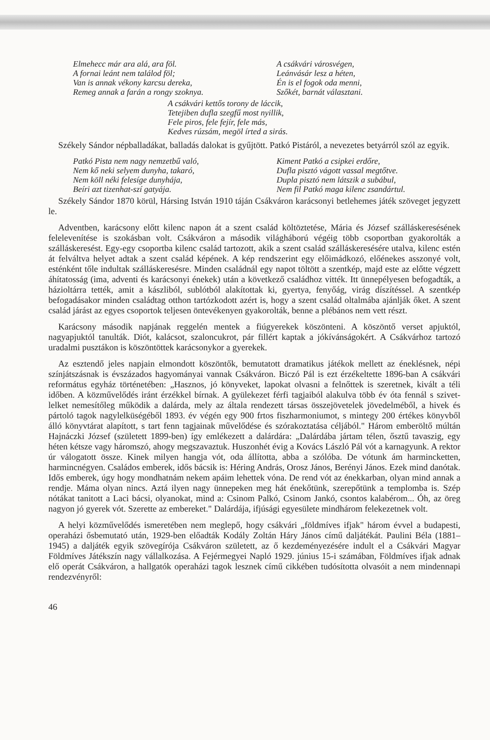Elmehecc már ara alá, ara föl.
A fornai leánt nem találod föl;
Van is annak vékony karcsu dereka,
Remeg annak a farán a rongy szoknya.
A csákvári városvégen,
Leánvásár lesz a héten,
Én is el fogok oda menni,
Szőkét, barnát választani.
A csákvári kettős torony de láccik,
Tetejiben dufla szegfű most nyillik,
Fele piros, fele fejír, fele más,
Kedves rúzsám, megöl írted a sirás.
Székely Sándor népballadákat, balladás dalokat is gyűjtött. Patkó Pistáról, a nevezetes betyárról szól az egyik.
Patkó Pista nem nagy nemzetbű való,
Nem kő neki selyem dunyha, takaró,
Nem köll néki felesíge dunyhája,
Beíri azt tizenhat-szí gatyája.
Kiment Patkó a csipkei erdőre,
Dufla pisztó vágott vassal megtőtve.
Dupla pisztó nem látszik a subábul,
Nem fil Patkó maga kilenc zsandártul.
Székely Sándor 1870 körül, Hársing István 1910 táján Csákváron karácsonyi betlehemes játék szöveget jegyzett le.
Adventben, karácsony előtt kilenc napon át a szent család költöztetése, Mária és József szálláskeresésének felelevenítése is szokásban volt. Csákváron a második világháború végéig több csoportban gyakorolták a szálláskeresést. Egy-egy csoportba kilenc család tartozott, akik a szent család szálláskeresésére utalva, kilenc estén át felváltva helyet adtak a szent család képének. A kép rendszerint egy előimádkozó, előénekes asszonyé volt, esténként tőle indultak szálláskeresésre. Minden családnál egy napot töltött a szentkép, majd este az előtte végzett áhítatosság (ima, adventi és karácsonyi énekek) után a következő családhoz vitték. Itt ünnepélyesen befogadták, a házioltárra tették, amit a kászliból, sublótból alakítottak ki, gyertya, fenyőág, virág díszítéssel. A szentkép befogadásakor minden családtag otthon tartózkodott azért is, hogy a szent család oltalmába ajánlják őket. A szent család járást az egyes csoportok teljesen öntevékenyen gyakorolták, benne a plébános nem vett részt.
Karácsony második napjának reggelén mentek a fiúgyerekek köszönteni. A köszöntő verset apjuktól, nagyapjuktól tanulták. Diót, kalácsot, szaloncukrot, pár fillért kaptak a jókívánságokért. A Csákvárhoz tartozó uradalmi pusztákon is köszöntöttek karácsonykor a gyerekek.
Az esztendő jeles napjain elmondott köszöntők, bemutatott dramatikus játékok mellett az éneklésnek, népi színjátszásnak is évszázados hagyományai vannak Csákváron. Biczó Pál is ezt érzékeltette 1896-ban A csákvári református egyház történetében: „Hasznos, jó könyveket, lapokat olvasni a felnőttek is szeretnek, kivált a téli időben. A közművelődés iránt érzékkel bírnak. A gyülekezet férfi tagjaiból alakulva több év óta fennál s szivet-lelket nemesítőleg működik a dalárda, mely az általa rendezett társas összejövetelek jövedelméből, a hivek és pártoló tagok nagylelküségéből 1893. év végén egy 900 frtos fiszharmoniumot, s mintegy 200 értékes könyvből álló könyvtárat alapított, s tart fenn tagjainak művelődése és szórakoztatása céljából." Három emberöltő múltán Hajnáczki József (született 1899-ben) így emlékezett a dalárdára: „Dalárdába jártam télen, ősztű tavaszig, egy héten kétsze vagy háromszó, ahogy megszavaztuk. Huszonhét évig a Kovács László Pál vót a karnagyunk. A rektor úr válogatott össze. Kinek milyen hangja vót, oda állította, abba a szólóba. De vótunk ám harmincketten, harmincnégyen. Családos emberek, idős bácsik is: Héring András, Orosz János, Berényi János. Ezek mind danótak. Idős emberek, úgy hogy mondhatnám nekem apáim lehettek vóna. De rend vót az énekkarban, olyan mind annak a rendje. Máma olyan nincs. Aztá ilyen nagy ünnepeken meg hát énekőtünk, szerepőtünk a templomba is. Szép nótákat tanitott a Laci bácsi, olyanokat, mind a: Csinom Palkó, Csinom Jankó, csontos kalabérom... Óh, az öreg nagyon jó gyerek vót. Szerette az embereket." Dalárdája, ifjúsági egyesülete mindhárom felekezetnek volt.
A helyi közművelődés ismeretében nem meglepő, hogy csákvári „földmíves ifjak" három évvel a budapesti, operaházi ősbemutató után, 1929-ben előadták Kodály Zoltán Háry János című daljátékát. Paulini Béla (1881–1945) a daljáték egyik szövegírója Csákváron született, az ő kezdeményezésére indult el a Csákvári Magyar Földmíves Játékszín nagy vállalkozása. A Fejérmegyei Napló 1929. június 15-i számában, Földmíves ifjak adnak elő operát Csákváron, a hallgatók operaházi tagok lesznek című cikkében tudósította olvasóit a nem mindennapi rendezvényről:
46